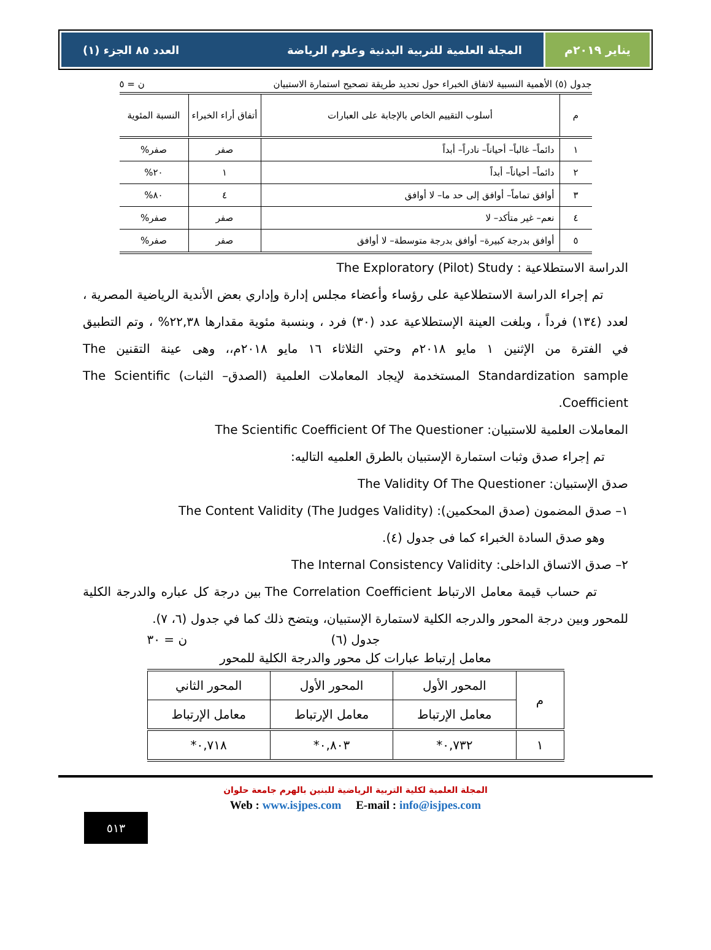يناير ٢٠١٩م المجلة العلمية للتربية البدنية وعلوم الرياضة العدد ٨٥ الجزء (١)
جدول (٥) الأهمية النسبية لاتفاق الخبراء حول تحديد طريقة تصحيح استمارة الاستبيان ن = ٥
| م | أسلوب التقييم الخاص بالإجابة على العبارات | أتفاق أراء الخبراء | النسبة المئوية |
| --- | --- | --- | --- |
| ١ | دائماً– غالباً– أحياناً– نادراً– أبداً | صفر | صفر% |
| ٢ | دائماً– أحياناً– أبداً | ١ | ٢٠% |
| ٣ | أوافق تماماً– أوافق إلى حد ما– لا أوافق | ٤ | ٨٠% |
| ٤ | نعم– غير متأكد– لا | صفر | صفر% |
| ٥ | أوافق بدرجة كبيرة– أوافق بدرجة متوسطة– لا أوافق | صفر | صفر% |
الدراسة الاستطلاعية : The Exploratory (Pilot) Study
تم إجراء الدراسة الاستطلاعية على رؤساء وأعضاء مجلس إدارة وإداري بعض الأندية الرياضية المصرية ، لعدد (١٣٤) فرداً ، وبلغت العينة الإستطلاعية عدد (٣٠) فرد ، وبنسبة مئوية مقدارها ٢٢,٣٨% ، وتم التطبيق في الفترة من الإثنين ١ مايو ٢٠١٨م وحتي الثلاثاء ١٦ مايو ٢٠١٨م،، وهى عينة التقنين The Standardization sample المستخدمة لإيجاد المعاملات العلمية (الصدق– الثبات) The Scientific Coefficient.
المعاملات العلمية للاستبيان: The Scientific Coefficient Of The Questioner
تم إجراء صدق وثبات استمارة الإستبيان بالطرق العلميه التاليه:
صدق الإستبيان: The Validity Of The Questioner
١– صدق المضمون (صدق المحكمين): The Content Validity (The Judges Validity)
وهو صدق السادة الخبراء كما فى جدول (٤).
٢– صدق الاتساق الداخلى: The Internal Consistency Validity
تم حساب قيمة معامل الارتباط The Correlation Coefficient بين درجة كل عباره والدرجة الكلية للمحور وبين درجة المحور والدرجه الكلية لاستمارة الإستبيان، ويتضح ذلك كما في جدول (٦، ٧).
جدول (٦) ن = ٣٠
معامل إرتباط عبارات كل محور والدرجة الكلية للمحور
| م | المحور الأول | المحور الأول | المحور الثاني |
| | معامل الإرتباط | معامل الإرتباط | معامل الإرتباط |
| ١ | ٠,٧٣٢* | ٠,٨٠٣* | ٠,٧١٨* |
المجلة العلمية لكلية التربية الرياضية للبنين بالهرم جامعة حلوان
Web : www.isjpes.com E-mail : info@isjpes.com
٥١٣